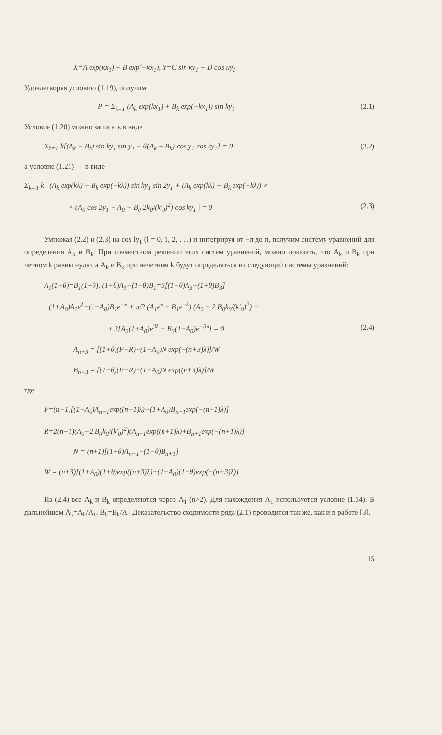X=A exp(κx<sub>1</sub>) + B exp(−κx<sub>1</sub>), Y=C sin κy<sub>1</sub> + D cos κy<sub>1</sub>
Удовлетворяя условию (1.19), получим
P = Σ<sub>k=1</sub> (A<sub>k</sub> exp(kx<sub>1</sub>) + B<sub>k</sub> exp(−kx<sub>1</sub>)) sin ky<sub>1</sub> (2.1)
Условие (1.20) можно записать в виде
Σ<sub>k=1</sub> k[(A<sub>k</sub> − B<sub>k</sub>) sin ky<sub>1</sub> sin y<sub>1</sub> − θ(A<sub>k</sub> + B<sub>k</sub>) cos y<sub>1</sub> cos ky<sub>1</sub>] = 0 (2.2)
а условие (1.21) — в виде
Σ<sub>k=1</sub> k | (A<sub>k</sub> exp(kλ) − B<sub>k</sub> exp(−kλ)) sin ky<sub>1</sub> sin 2y<sub>1</sub> + (A<sub>k</sub> exp(kλ) + B<sub>k</sub> exp(−kλ)) ×
× (A<sub>0</sub> cos 2y<sub>1</sub> − A<sub>0</sub> − B<sub>0</sub> 2k<sub>0</sub>/(k′<sub>0</sub>)<sup>2</sup>) cos ky<sub>1</sub> | = 0 (2.3)
Умножая (2.2) и (2.3) на cos ly<sub>1</sub> (l = 0, 1, 2, . . .) и интегрируя от −π до π, получим систему уравнений для определения A<sub>k</sub> и B<sub>k</sub>. При совместном решении этих систем уравнений, можно показать, что A<sub>k</sub> и B<sub>k</sub> при четном k равны нулю, а A<sub>k</sub> и B<sub>k</sub> при нечетном k будут определяться из следующей системы уравнений:
A<sub>1</sub>(1−θ)=B<sub>1</sub>(1+θ), (1+θ)A<sub>1</sub>−(1−θ)B<sub>1</sub>=3[(1−θ)A<sub>3</sub>−(1+θ)B<sub>3</sub>]
(1+A<sub>0</sub>)A<sub>1</sub>e<sup>λ</sup>−(1−A<sub>0</sub>)B<sub>1</sub>e<sup>−λ</sup> + π/2 (A<sub>1</sub>e<sup>λ</sup> + B<sub>1</sub>e<sup>−λ</sup>) (A<sub>0</sub> − 2 B<sub>0</sub>k<sub>0</sub>/(k′<sub>0</sub>)<sup>2</sup>) +
+ 3[A<sub>3</sub>(1+A<sub>0</sub>)e<sup>3λ</sup> − B<sub>3</sub>(1−A<sub>0</sub>)e<sup>−3λ</sup>] = 0 (2.4)
A<sub>n+3</sub> = [(1+θ)(F−R)−(1−A<sub>0</sub>)N exp(−(n+3)λ)]/W
B<sub>n+3</sub> = [(1−θ)(F−R)−(1+A<sub>0</sub>)N exp((n+3)λ)]/W
где
F=(n−1)[(1−A<sub>0</sub>)A<sub>n−1</sub>exp((n−1)λ)−(1+A<sub>0</sub>)B<sub>n−1</sub>exp(−(n−1)λ)]
R=2(n+1)(A<sub>0</sub>−2 B<sub>0</sub>k<sub>0</sub>/(k′<sub>0</sub>)<sup>2</sup>)(A<sub>n+1</sub>exp((n+1)λ)+B<sub>n+1</sub>exp(−(n+1)λ)]
N = (n+1)[(1+θ)A<sub>n+1</sub>−(1−θ)B<sub>n+1</sub>]
W = (n+3)[(1+A<sub>0</sub>)(1+θ)exp((n+3)λ)−(1−A<sub>0</sub>)(1−θ)exp(−(n+3)λ)]
Из (2.4) все A<sub>k</sub> и B<sub>k</sub> определяются через A<sub>1</sub> (n>2). Для нахождения A<sub>1</sub> используется условие (1.14). В дальнейшем Ā<sub>k</sub>=A<sub>k</sub>/A<sub>1</sub>, B̄<sub>k</sub>=B<sub>k</sub>/A<sub>1</sub> Доказательство сходимости ряда (2.1) проводится так же, как и в работе [3].
15